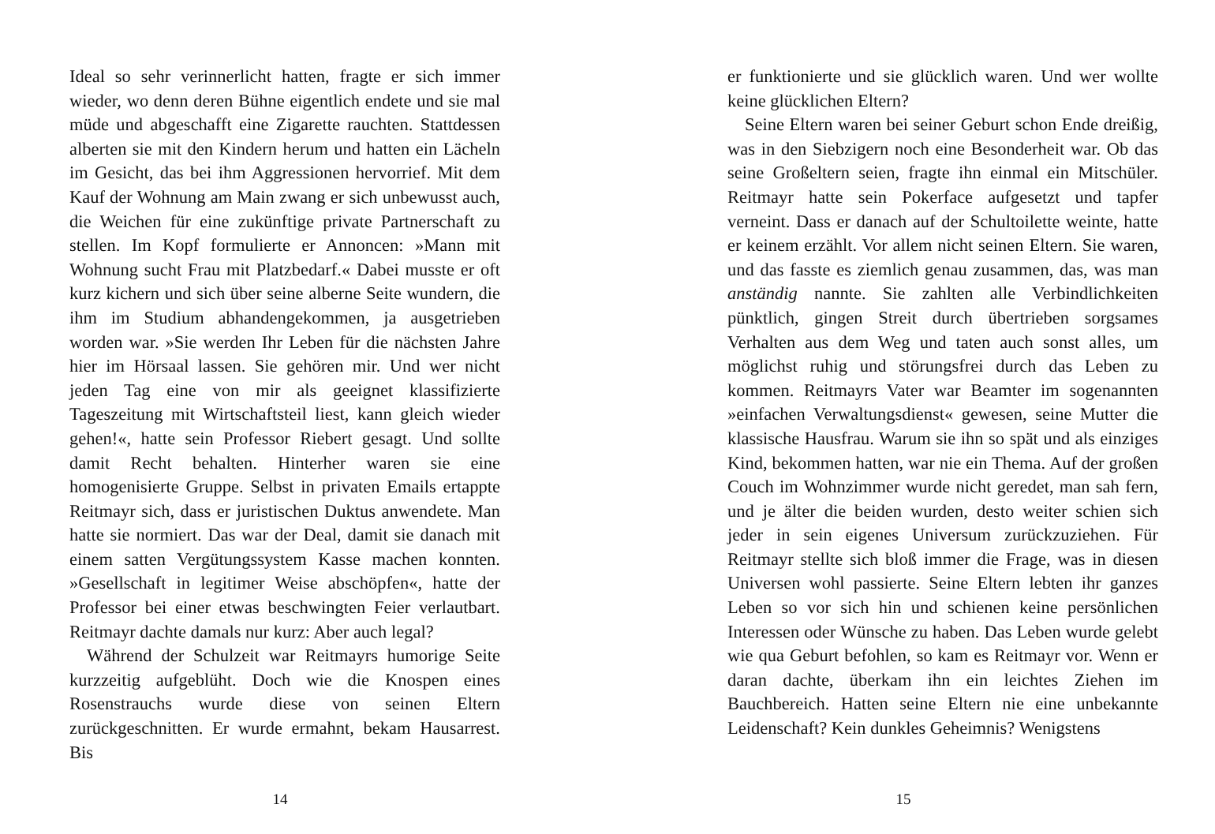Ideal so sehr verinnerlicht hatten, fragte er sich immer wieder, wo denn deren Bühne eigentlich endete und sie mal müde und abgeschafft eine Zigarette rauchten. Stattdessen alberten sie mit den Kindern herum und hatten ein Lächeln im Gesicht, das bei ihm Aggressionen hervorrief. Mit dem Kauf der Wohnung am Main zwang er sich unbewusst auch, die Weichen für eine zukünftige private Partnerschaft zu stellen. Im Kopf formulierte er Annoncen: »Mann mit Wohnung sucht Frau mit Platzbedarf.« Dabei musste er oft kurz kichern und sich über seine alberne Seite wundern, die ihm im Studium abhandengekommen, ja ausgetrieben worden war. »Sie werden Ihr Leben für die nächsten Jahre hier im Hörsaal lassen. Sie gehören mir. Und wer nicht jeden Tag eine von mir als geeignet klassifizierte Tageszeitung mit Wirtschaftsteil liest, kann gleich wieder gehen!«, hatte sein Professor Riebert gesagt. Und sollte damit Recht behalten. Hinterher waren sie eine homogenisierte Gruppe. Selbst in privaten Emails ertappte Reitmayr sich, dass er juristischen Duktus anwendete. Man hatte sie normiert. Das war der Deal, damit sie danach mit einem satten Vergütungssystem Kasse machen konnten. »Gesellschaft in legitimer Weise abschöpfen«, hatte der Professor bei einer etwas beschwingten Feier verlautbart. Reitmayr dachte damals nur kurz: Aber auch legal?
Während der Schulzeit war Reitmayrs humorige Seite kurzzeitig aufgeblüht. Doch wie die Knospen eines Rosenstrauchs wurde diese von seinen Eltern zurückgeschnitten. Er wurde ermahnt, bekam Hausarrest. Bis
14
er funktionierte und sie glücklich waren. Und wer wollte keine glücklichen Eltern?
Seine Eltern waren bei seiner Geburt schon Ende dreißig, was in den Siebzigern noch eine Besonderheit war. Ob das seine Großeltern seien, fragte ihn einmal ein Mitschüler. Reitmayr hatte sein Pokerface aufgesetzt und tapfer verneint. Dass er danach auf der Schultoilette weinte, hatte er keinem erzählt. Vor allem nicht seinen Eltern. Sie waren, und das fasste es ziemlich genau zusammen, das, was man anständig nannte. Sie zahlten alle Verbindlichkeiten pünktlich, gingen Streit durch übertrieben sorgsames Verhalten aus dem Weg und taten auch sonst alles, um möglichst ruhig und störungsfrei durch das Leben zu kommen. Reitmayrs Vater war Beamter im sogenannten »einfachen Verwaltungsdienst« gewesen, seine Mutter die klassische Hausfrau. Warum sie ihn so spät und als einziges Kind, bekommen hatten, war nie ein Thema. Auf der großen Couch im Wohnzimmer wurde nicht geredet, man sah fern, und je älter die beiden wurden, desto weiter schien sich jeder in sein eigenes Universum zurückzuziehen. Für Reitmayr stellte sich bloß immer die Frage, was in diesen Universen wohl passierte. Seine Eltern lebten ihr ganzes Leben so vor sich hin und schienen keine persönlichen Interessen oder Wünsche zu haben. Das Leben wurde gelebt wie qua Geburt befohlen, so kam es Reitmayr vor. Wenn er daran dachte, überkam ihn ein leichtes Ziehen im Bauchbereich. Hatten seine Eltern nie eine unbekannte Leidenschaft? Kein dunkles Geheimnis? Wenigstens
15